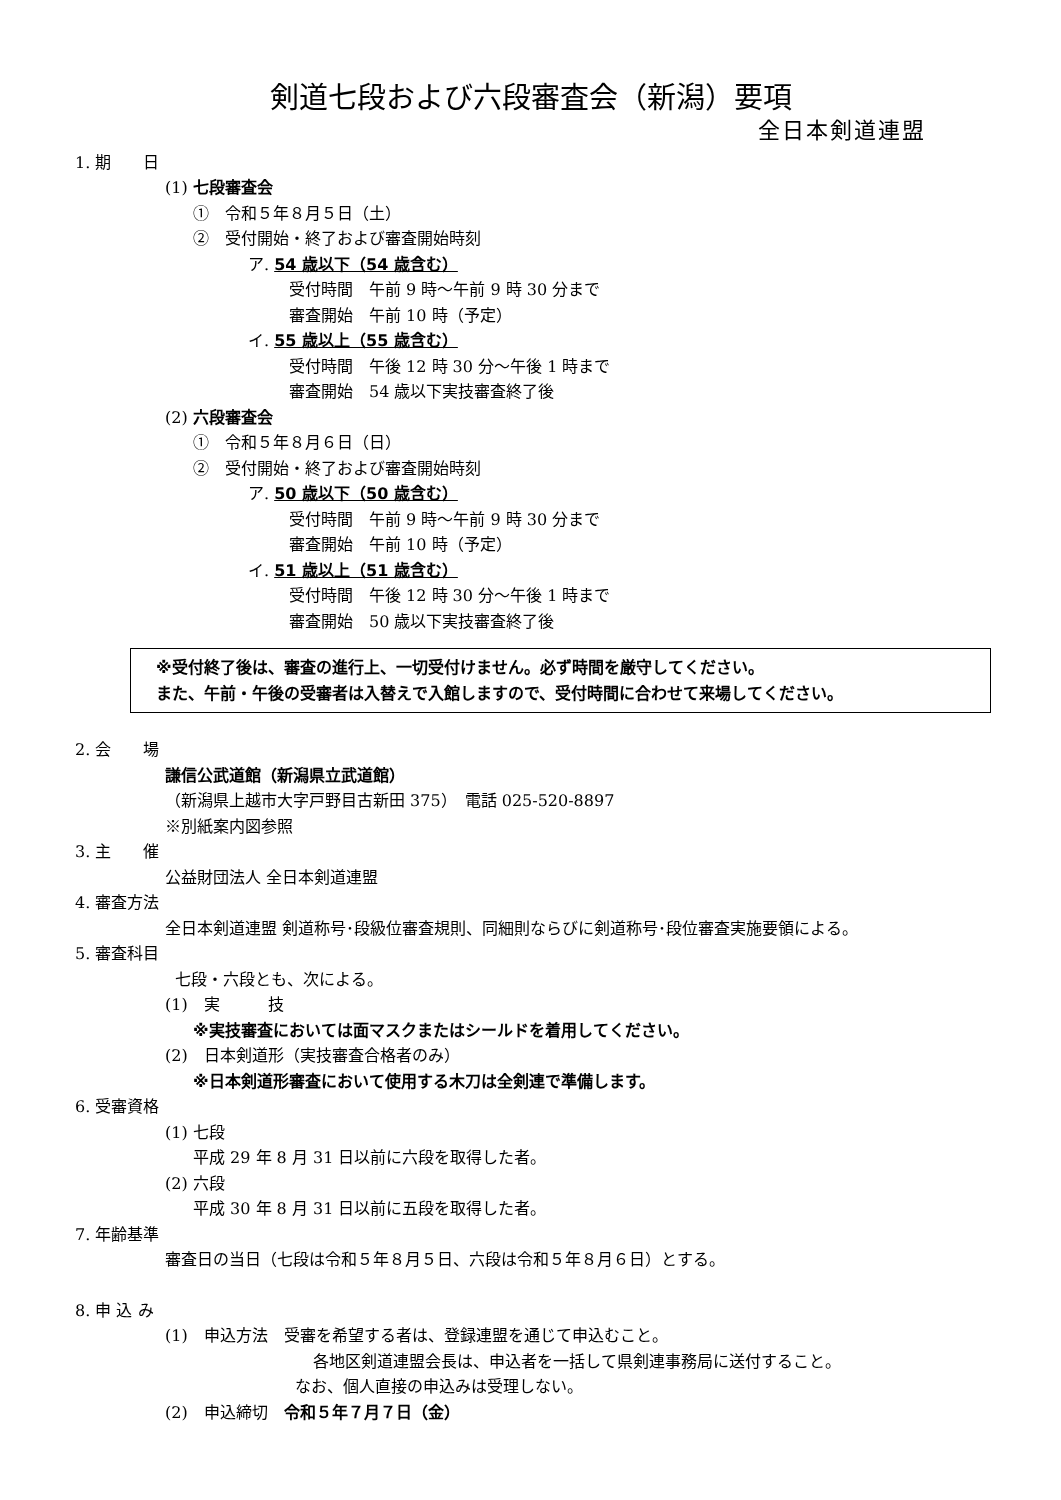剣道七段および六段審査会（新潟）要項
全日本剣道連盟
1. 期　　日
(1) 七段審査会
①　令和５年８月５日（土）
②　受付開始・終了および審査開始時刻
ア. 54 歳以下（54 歳含む）
受付時間　午前 9 時～午前 9 時 30 分まで
審査開始　午前 10 時（予定）
イ. 55 歳以上（55 歳含む）
受付時間　午後 12 時 30 分～午後 1 時まで
審査開始　54 歳以下実技審査終了後
(2) 六段審査会
①　令和５年８月６日（日）
②　受付開始・終了および審査開始時刻
ア. 50 歳以下（50 歳含む）
受付時間　午前 9 時～午前 9 時 30 分まで
審査開始　午前 10 時（予定）
イ. 51 歳以上（51 歳含む）
受付時間　午後 12 時 30 分～午後 1 時まで
審査開始　50 歳以下実技審査終了後
※受付終了後は、審査の進行上、一切受付けません。必ず時間を厳守してください。
また、午前・午後の受審者は入替えで入館しますので、受付時間に合わせて来場してください。
2. 会　　場
謙信公武道館（新潟県立武道館）
（新潟県上越市大字戸野目古新田 375）　電話 025-520-8897
※別紙案内図参照
3. 主　　催
公益財団法人 全日本剣道連盟
4. 審査方法
全日本剣道連盟 剣道称号･段級位審査規則、同細則ならびに剣道称号･段位審査実施要領による。
5. 審査科目
七段・六段とも、次による。
(1)　実　　　技
※実技審査においては面マスクまたはシールドを着用してください。
(2)　日本剣道形（実技審査合格者のみ）
※日本剣道形審査において使用する木刀は全剣連で準備します。
6. 受審資格
(1) 七段
平成 29 年 8 月 31 日以前に六段を取得した者。
(2) 六段
平成 30 年 8 月 31 日以前に五段を取得した者。
7. 年齢基準
審査日の当日（七段は令和５年８月５日、六段は令和５年８月６日）とする。
8. 申 込 み
(1)　申込方法　受審を希望する者は、登録連盟を通じて申込むこと。
各地区剣道連盟会長は、申込者を一括して県剣連事務局に送付すること。
なお、個人直接の申込みは受理しない。
(2)　申込締切　令和５年７月７日（金）